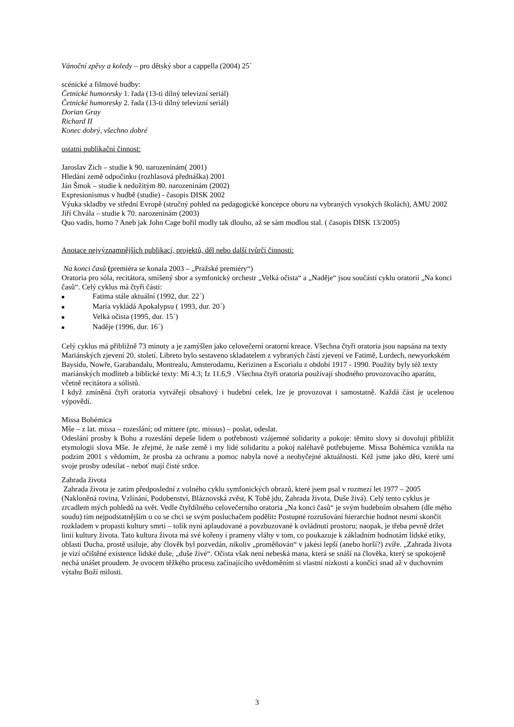Vánoční zpěvy a koledy – pro dětský sbor a cappella (2004) 25´
scénické a filmové hudby:
Četnické humoresky 1. řada (13-ti dílný televizní seriál)
Četnické humoresky 2. řada (13-ti dílný televizní seriál)
Dorian Gray
Richard II
Konec dobrý, všechno dobré
ostatní publikační činnost:
Jaroslav Zich – studie k 90. narozeninám( 2001)
Hledání země odpočinku (rozhlasová přednáška) 2001
Ján Šmok – studie k nedožitým 80. narozeninám (2002)
Expresionismus v hudbě (studie) - časopis DISK 2002
Výuka skladby ve střední Evropě (stručný pohled na pedagogické koncepce oboru na vybraných vysokých školách), AMU 2002
Jiří Chvála – studie k 70. narozeninám (2003)
Quo vadis, homo ? Aneb jak John Cage bořil modly tak dlouho, až se sám modlou stal. ( časopis DISK 13/2005)
Anotace nejvýznamnějších publikací, projektů, děl nebo další tvůrčí činnosti:
Na konci časů (premiéra se konala 2003 – „Pražské premiéry“)
Oratoria pro sóla, recitátora, smíšený sbor a symfonický orchestr „Velká očista“ a „Naděje“ jsou součástí cyklu oratorií „Na konci časů“. Celý cyklus má čtyři části:
■ Fatima stále aktuální (1992, dur. 22´)
■ Maria vykládá Apokalypsu ( 1993, dur. 20´)
■ Velká očista (1995, dur. 15´)
■ Naděje (1996, dur. 16´)
Celý cyklus má přibližně 73 minuty a je zamýšlen jako celovečerní oratorní kreace. Všechna čtyři oratoria jsou napsána na texty Mariánských zjevení 20. století. Libreto bylo sestaveno skladatelem z vybraných částí zjevení ve Fatimě, Lurdech, newyorkském Baysidu, Nowře, Garabandalu, Montrealu, Amsterodamu, Kerizinen a Escorialu z období 1917 - 1990. Použity byly též texty mariánských modliteb a biblické texty: Mi 4.3; Iz 11.6,9 . Všechna čtyři oratoria používají shodného provozovacího aparátu, včetně recitátora a sólistů.
I když zmíněná čtyři oratoria vytvářejí obsahový i hudební celek, lze je provozovat i samostatně. Každá část je ucelenou výpovědí.
Missa Bohémica
Mše – z lat. missa – rozeslání; od mittere (ptc. missus) – poslat, odeslat.
Odeslání prosby k Bohu a rozeslání depeše lidem o potřebnosti vzájemné solidarity a pokoje: těmito slovy si dovoluji přiblížit etymologii slova Mše. Je zřejmé, že naše země i my lidé solidaritu a pokoj naléhavě potřebujeme. Missa Bohémica vznikla na podzim 2001 s vědomím, že prosba za ochranu a pomoc nabyla nové a neobyčejné aktuálnosti. Kéž jsme jako děti, které umí svoje prosby odesílat - neboť mají čisté srdce.
Zahrada života
Zahrada života je zatím předposlední z volného cyklu symfonických obrazů, které jsem psal v rozmezí let 1977 – 2005 (Nakloněná rovina, Vzlínání, Podobenství, Bláznovská zvěst, K Tobě jdu, Zahrada života, Duše živá). Celý tento cyklus je zrcadlem mých pohledů na svět. Vedle čtyřdílného celovečerního oratoria „Na konci časů“ je svým hudebním obsahem (dle mého soudu) tím nejpodstatnějším o co se chci se svým posluchačem podělit: Postupné rozrušování hierarchie hodnot nesmí skončit rozkladem v propasti kultury smrti – tolik nyní aplaudované a povzbuzované k ovládnutí prostoru; naopak, je třeba pevně držet linii kultury života. Tato kultura života má své kořeny i prameny vláhy v tom, co poukazuje k základním hodnotám lidské etiky, oblasti Ducha, prostě usiluje, aby člověk byl pozvedán, nikoliv „proměňován“ v jakési lepší (anebo horší?) zvíře. „Zahrada života je vizí očištěné existence lidské duše, „duše živé“. Očista však není nebeská mana, která se snáší na člověka, který se spokojeně nechá unášet proudem. Je ovocem těžkého procesu začínajícího uvědoměním si vlastní nízkosti a končící snad až v duchovním výtahu Boží milosti.
3